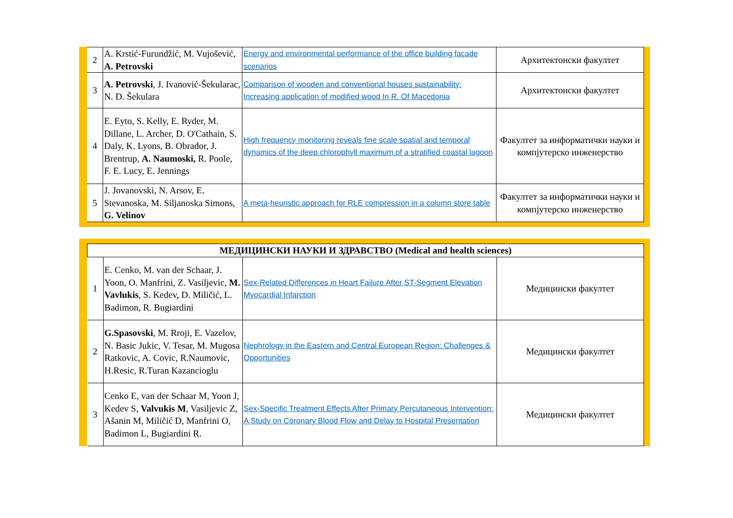| 2 | A. Krstić-Furundžić, M. Vujošević, A. Petrovski | Energy and environmental performance of the office building facade scenarios | Архитектонски факултет |
| 3 | A. Petrovski , J. Ivanović-Šekularac, N. D. Šekulara | Comparison of wooden and conventional houses sustainability: Increasing application of modified wood In R. Of Macedonia | Архитектонски факултет |
| 4 | E. Eyto, S. Kelly, E. Ryder, M. Dillane, L. Archer, D. O'Cathain, S. Daly, K. Lyons, B. Obrador, J. Brentrup, A. Naumoski, R. Poole, F. E. Lucy, E. Jennings | High frequency monitoring reveals fine scale spatial and temporal dynamics of the deep chlorophyll maximum of a stratified coastal lagoon | Факултет за информатички науки и компјутерско инженерство |
| 5 | J. Jovanovski, N. Arsov, E. Stevanoska, M. Siljanoska Simons, G. Velinov | A meta-heuristic approach for RLE compression in a column store table | Факултет за информатички науки и компјутерско инженерство |
| МЕДИЦИНСКИ НАУКИ И ЗДРАВСТВО (Medical and health sciences) | | | |
| --- | --- | --- | --- |
| 1 | E. Cenko, M. van der Schaar, J. Yoon, O. Manfrini, Z. Vasiljevic, M. Vavlukis , S. Kedev, D. Miličić, L. Badimon, R. Bugiardini | Sex-Related Differences in Heart Failure After ST-Segment Elevation Myocardial Infarction | Медицински факултет |
| 2 | G.Spasovski , M. Rroji, E. Vazelov, N. Basic Jukic, V. Tesar, M. Mugosa Ratkovic, A. Covic, R.Naumovic, H.Resic, R.Turan Kazancioglu | Nephrology in the Eastern and Central European Region: Challenges & Opportunities | Медицински факултет |
| 3 | Cenko E, van der Schaar M, Yoon J, Kedev S, Valvukis M , Vasiljevic Z, Ašanin M, Miličić D, Manfrini O, Badimon L, Bugiardini R. | Sex-Specific Treatment Effects After Primary Percutaneous Intervention: A Study on Coronary Blood Flow and Delay to Hospital Presentation | Медицински факултет |